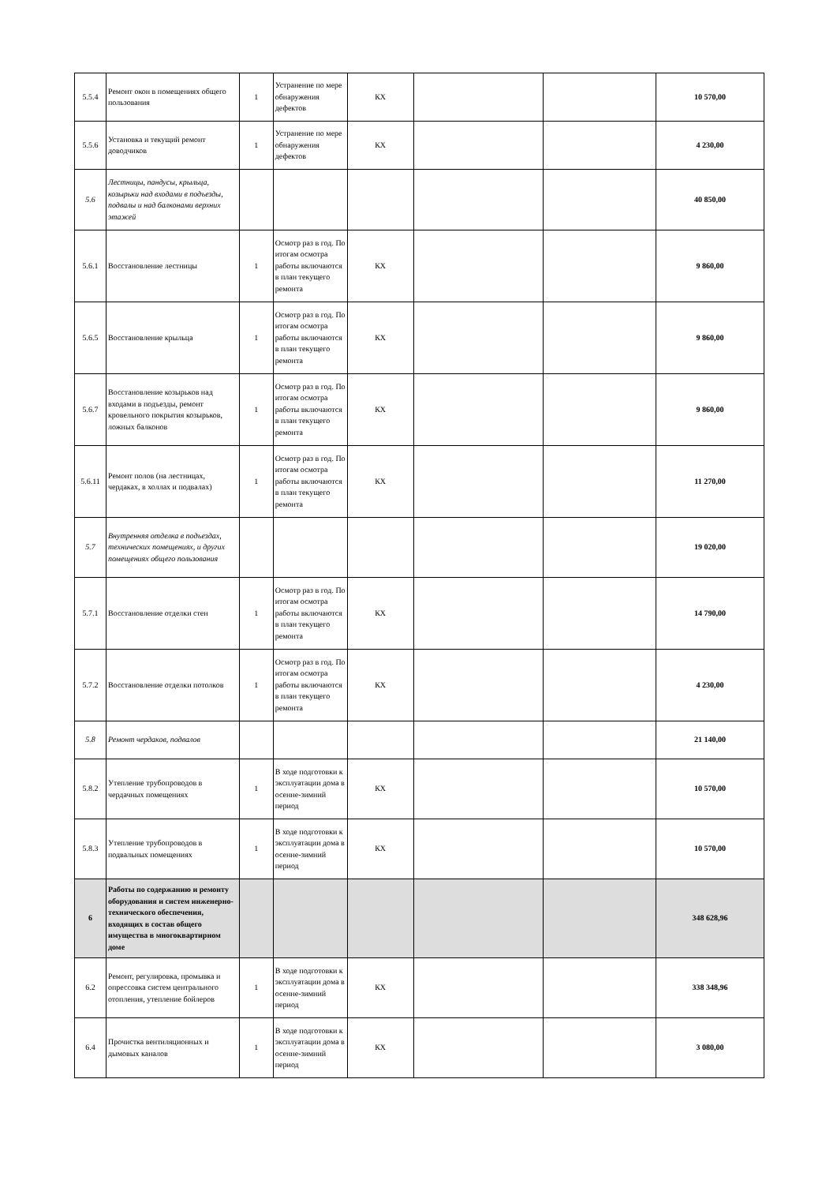| 5.5.4 | Ремонт окон в помещениях общего пользования | 1 | Устранение по мере обнаружения дефектов | КХ | | | 10 570,00 |
| 5.5.6 | Установка и текущий ремонт доводчиков | 1 | Устранение по мере обнаружения дефектов | КХ | | | 4 230,00 |
| 5.6 | Лестницы, пандусы, крыльца, козырьки над входами в подъезды, подвалы и над балконами верхних этажей | | | | | | 40 850,00 |
| 5.6.1 | Восстановление лестницы | 1 | Осмотр раз в год. По итогам осмотра работы включаются в план текущего ремонта | КХ | | | 9 860,00 |
| 5.6.5 | Восстановление крыльца | 1 | Осмотр раз в год. По итогам осмотра работы включаются в план текущего ремонта | КХ | | | 9 860,00 |
| 5.6.7 | Восстановление козырьков над входами в подъезды, ремонт кровельного покрытия козырьков, ложных балконов | 1 | Осмотр раз в год. По итогам осмотра работы включаются в план текущего ремонта | КХ | | | 9 860,00 |
| 5.6.11 | Ремонт полов (на лестницах, чердаках, в холлах и подвалах) | 1 | Осмотр раз в год. По итогам осмотра работы включаются в план текущего ремонта | КХ | | | 11 270,00 |
| 5.7 | Внутренняя отделка в подъездах, технических помещениях, и других помещениях общего пользования | | | | | | 19 020,00 |
| 5.7.1 | Восстановление отделки стен | 1 | Осмотр раз в год. По итогам осмотра работы включаются в план текущего ремонта | КХ | | | 14 790,00 |
| 5.7.2 | Восстановление отделки потолков | 1 | Осмотр раз в год. По итогам осмотра работы включаются в план текущего ремонта | КХ | | | 4 230,00 |
| 5.8 | Ремонт чердаков, подвалов | | | | | | 21 140,00 |
| 5.8.2 | Утепление трубопроводов в чердачных помещениях | 1 | В ходе подготовки к эксплуатации дома в осенне-зимний период | КХ | | | 10 570,00 |
| 5.8.3 | Утепление трубопроводов в подвальных помещениях | 1 | В ходе подготовки к эксплуатации дома в осенне-зимний период | КХ | | | 10 570,00 |
| 6 | Работы по содержанию и ремонту оборудования и систем инженерно-технического обеспечения, входящих в состав общего имущества в многоквартирном доме | | | | | | 348 628,96 |
| 6.2 | Ремонт, регулировка, промывка и опрессовка систем центрального отопления, утепление бойлеров | 1 | В ходе подготовки к эксплуатации дома в осенне-зимний период | КХ | | | 338 348,96 |
| 6.4 | Прочистка вентиляционных и дымовых каналов | 1 | В ходе подготовки к эксплуатации дома в осенне-зимний период | КХ | | | 3 080,00 |